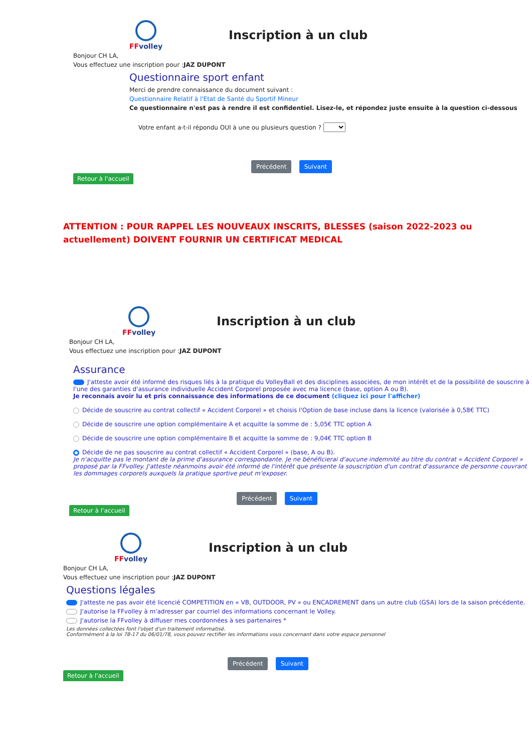FFvolley
Inscription à un club
Bonjour CH LA,
Vous effectuez une inscription pour :JAZ DUPONT
Questionnaire sport enfant
Merci de prendre connaissance du document suivant :
Questionnaire Relatif à l'Etat de Santé du Sportif Mineur
Ce questionnaire n'est pas à rendre il est confidentiel. Lisez-le, et répondez juste ensuite à la question ci-dessous
Votre enfant a-t-il répondu OUI à une ou plusieurs question ?
Précédent Suivant
Retour à l'accueil
ATTENTION : POUR RAPPEL LES NOUVEAUX INSCRITS, BLESSES (saison 2022-2023 ou actuellement) DOIVENT FOURNIR UN CERTIFICAT MEDICAL
FFvolley
Inscription à un club
Bonjour CH LA,
Vous effectuez une inscription pour :JAZ DUPONT
Assurance
J'atteste avoir été informé des risques liés à la pratique du VolleyBall et des disciplines associées, de mon intérêt et de la possibilité de souscrire à l'une des garanties d'assurance individuelle Accident Corporel proposée avec ma licence (base, option A ou B).
Je reconnais avoir lu et pris connaissance des informations de ce document (cliquez ici pour l'afficher)
Décide de souscrire au contrat collectif « Accident Corporel » et choisis l'Option de base incluse dans la licence (valorisée à 0,58€ TTC)
Décide de souscrire une option complémentaire A et acquitte la somme de : 5,05€ TTC option A
Décide de souscrire une option complémentaire B et acquitte la somme de : 9,04€ TTC option B
Décide de ne pas souscrire au contrat collectif « Accident Corporel » (base, A ou B).
Je n'acquitte pas le montant de la prime d'assurance correspondante. Je ne bénéficierai d'aucune indemnité au titre du contrat « Accident Corporel » proposé par la FFvolley. J'atteste néanmoins avoir été informé de l'intérêt que présente la souscription d'un contrat d'assurance de personne couvrant les dommages corporels auxquels la pratique sportive peut m'exposer.
Précédent Suivant
Retour à l'accueil
FFvolley
Inscription à un club
Bonjour CH LA,
Vous effectuez une inscription pour :JAZ DUPONT
Questions légales
J'atteste ne pas avoir été licencié COMPETITION en « VB, OUTDOOR, PV » ou ENCADREMENT dans un autre club (GSA) lors de la saison précédente.
J'autorise la FFvolley à m'adresser par courriel des informations concernant le Volley.
J'autorise la FFvolley à diffuser mes coordonnées à ses partenaires *
Les données collectées font l'objet d'un traitement informatisé.
Conformément à la loi 78-17 du 06/01/78, vous pouvez rectifier les informations vous concernant dans votre espace personnel
Précédent Suivant
Retour à l'accueil